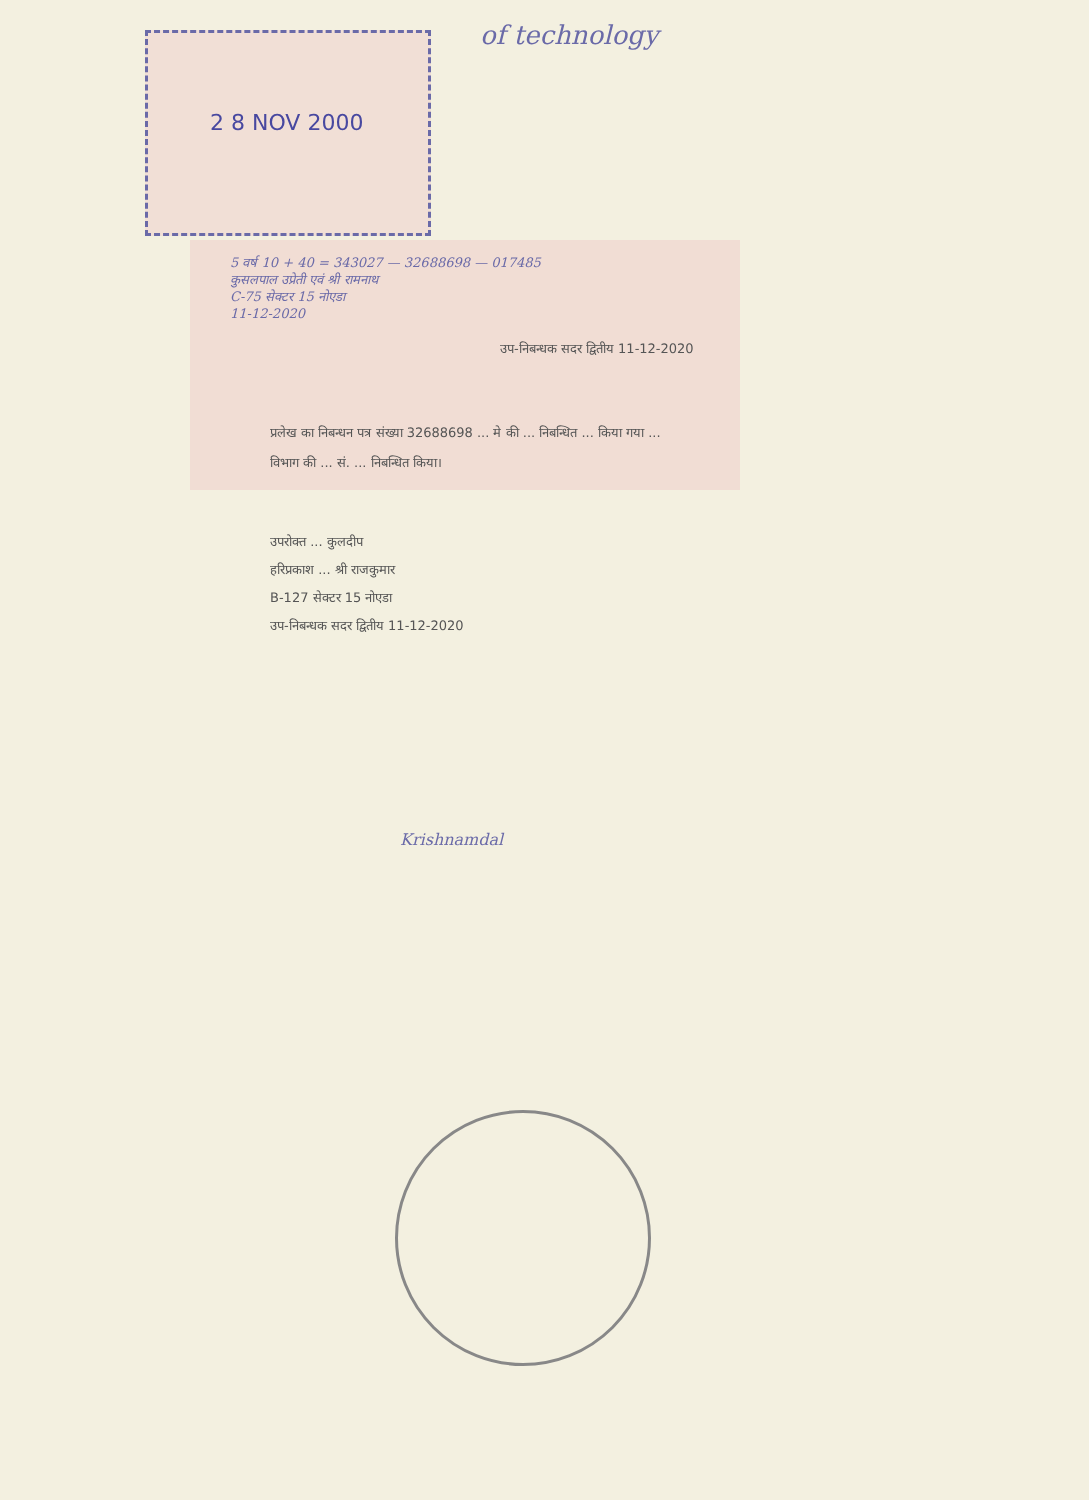of technology
2 8 NOV 2000
5 वर्ष 10 + 40 = 343027 — 32688698 — 017485
कुसलपाल उप्रेती एवं श्री रामनाथ
C-75 सेक्टर 15 नोएडा
11-12-2020
उप-निबन्धक सदर द्वितीय 11-12-2020
प्रलेख का निबन्धन पत्र संख्या 32688698 ... मे की ... निबन्धित ... किया गया ... विभाग की ... सं. ... निबन्धित किया।
उपरोक्त ... कुलदीप
हरिप्रकाश ... श्री राजकुमार
B-127 सेक्टर 15 नोएडा
उप-निबन्धक सदर द्वितीय 11-12-2020
Krishnamdal